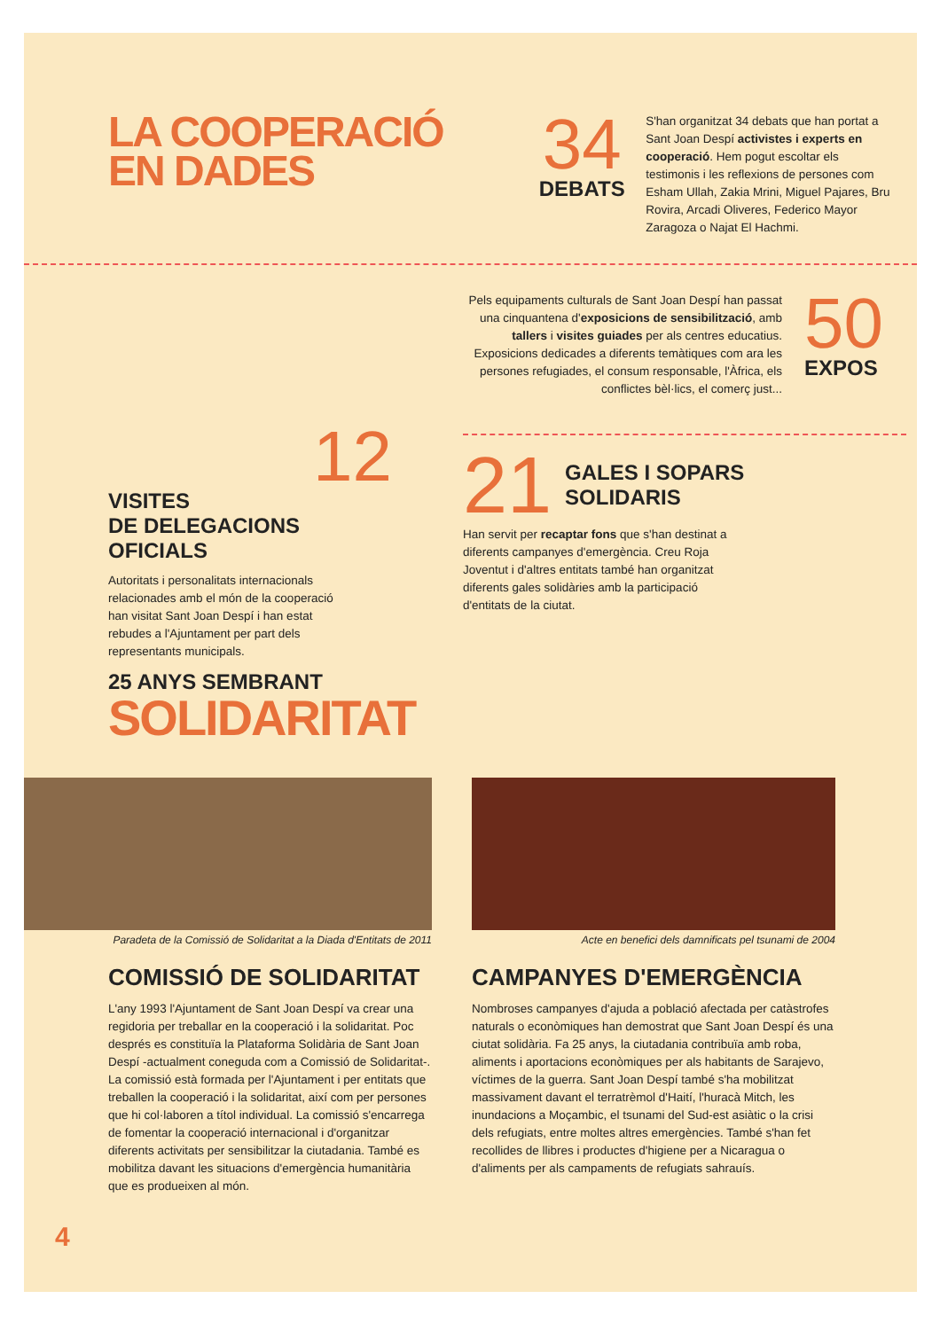LA COOPERACIÓ
EN DADES
34
DEBATS
S'han organitzat 34 debats que han portat a Sant Joan Despí activistes i experts en cooperació. Hem pogut escoltar els testimonis i les reflexions de persones com Esham Ullah, Zakia Mrini, Miguel Pajares, Bru Rovira, Arcadi Oliveres, Federico Mayor Zaragoza o Najat El Hachmi.
12
VISITES
DE DELEGACIONS
OFICIALS
Autoritats i personalitats internacionals relacionades amb el món de la cooperació han visitat Sant Joan Despí i han estat rebudes a l'Ajuntament per part dels representants municipals.
Pels equipaments culturals de Sant Joan Despí han passat una cinquantena d'exposicions de sensibilització, amb tallers i visites guiades per als centres educatius. Exposicions dedicades a diferents temàtiques com ara les persones refugiades, el consum responsable, l'Àfrica, els conflictes bèl·lics, el comerç just...
50
EXPOS
21
GALES I SOPARS
SOLIDARIS
Han servit per recaptar fons que s'han destinat a diferents campanyes d'emergència. Creu Roja Joventut i d'altres entitats també han organitzat diferents gales solidàries amb la participació d'entitats de la ciutat.
25 ANYS SEMBRANT
SOLIDARITAT
Paradeta de la Comissió de Solidaritat a la Diada d'Entitats de 2011
COMISSIÓ DE SOLIDARITAT
L'any 1993 l'Ajuntament de Sant Joan Despí va crear una regidoria per treballar en la cooperació i la solidaritat. Poc després es constituïa la Plataforma Solidària de Sant Joan Despí -actualment coneguda com a Comissió de Solidaritat-. La comissió està formada per l'Ajuntament i per entitats que treballen la cooperació i la solidaritat, així com per persones que hi col·laboren a títol individual. La comissió s'encarrega de fomentar la cooperació internacional i d'organitzar diferents activitats per sensibilitzar la ciutadania. També es mobilitza davant les situacions d'emergència humanitària que es produeixen al món.
Acte en benefici dels damnificats pel tsunami de 2004
CAMPANYES D'EMERGÈNCIA
Nombroses campanyes d'ajuda a població afectada per catàstrofes naturals o econòmiques han demostrat que Sant Joan Despí és una ciutat solidària. Fa 25 anys, la ciutadania contribuïa amb roba, aliments i aportacions econòmiques per als habitants de Sarajevo, víctimes de la guerra. Sant Joan Despí també s'ha mobilitzat massivament davant el terratrèmol d'Haití, l'huracà Mitch, les inundacions a Moçambic, el tsunami del Sud-est asiàtic o la crisi dels refugiats, entre moltes altres emergències. També s'han fet recollides de llibres i productes d'higiene per a Nicaragua o d'aliments per als campaments de refugiats sahrauís.
4